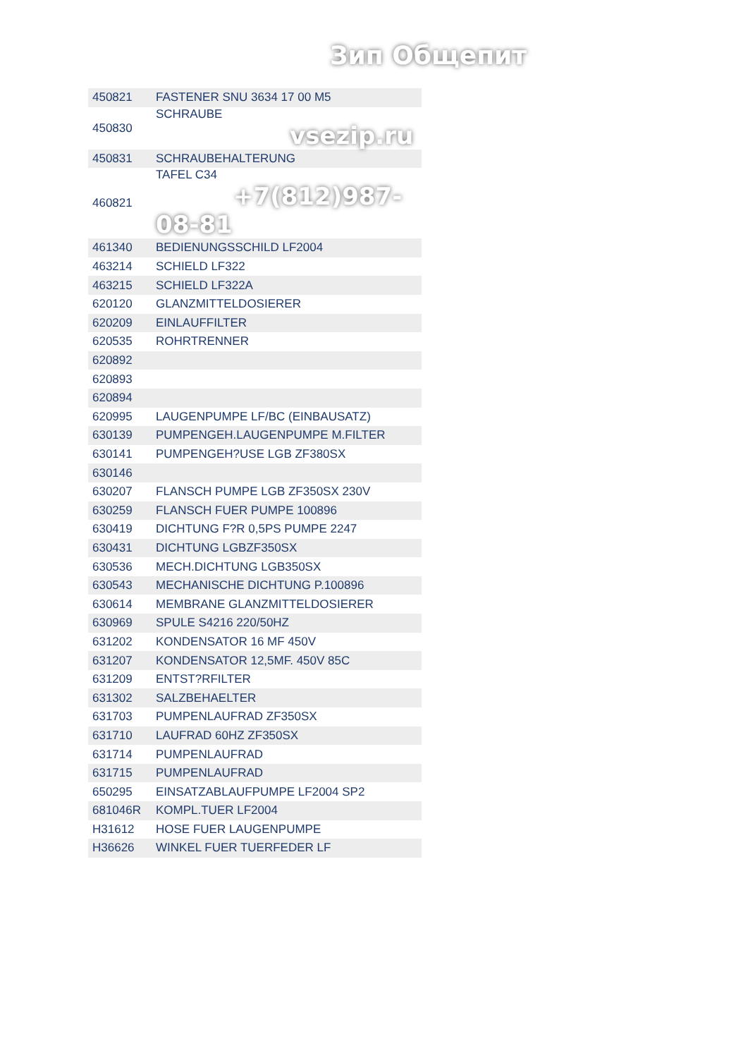Зип Общепит
| 450821 | FASTENER SNU 3634 17 00 M5 |
| 450830 | SCHRAUBE vsezip.ru |
| 450831 | SCHRAUBEHALTERUNG |
| 460821 | TAFEL C34 +7(812)987-08-81 |
| 461340 | BEDIENUNGSSCHILD LF2004 |
| 463214 | SCHIELD LF322 |
| 463215 | SCHIELD LF322A |
| 620120 | GLANZMITTELDOSIERER |
| 620209 | EINLAUFFILTER |
| 620535 | ROHRTRENNER |
| 620892 | |
| 620893 | |
| 620894 | |
| 620995 | LAUGENPUMPE LF/BC (EINBAUSATZ) |
| 630139 | PUMPENGEH.LAUGENPUMPE M.FILTER |
| 630141 | PUMPENGEH?USE LGB ZF380SX |
| 630146 | |
| 630207 | FLANSCH PUMPE LGB ZF350SX 230V |
| 630259 | FLANSCH FUER PUMPE 100896 |
| 630419 | DICHTUNG F?R 0,5PS PUMPE 2247 |
| 630431 | DICHTUNG LGBZF350SX |
| 630536 | MECH.DICHTUNG LGB350SX |
| 630543 | MECHANISCHE DICHTUNG P.100896 |
| 630614 | MEMBRANE GLANZMITTELDOSIERER |
| 630969 | SPULE S4216 220/50HZ |
| 631202 | KONDENSATOR 16 MF 450V |
| 631207 | KONDENSATOR 12,5MF. 450V 85C |
| 631209 | ENTST?RFILTER |
| 631302 | SALZBEHAELTER |
| 631703 | PUMPENLAUFRAD ZF350SX |
| 631710 | LAUFRAD 60HZ ZF350SX |
| 631714 | PUMPENLAUFRAD |
| 631715 | PUMPENLAUFRAD |
| 650295 | EINSATZABLAUFPUMPE LF2004 SP2 |
| 681046R | KOMPL.TUER LF2004 |
| H31612 | HOSE FUER LAUGENPUMPE |
| H36626 | WINKEL FUER TUERFEDER LF |